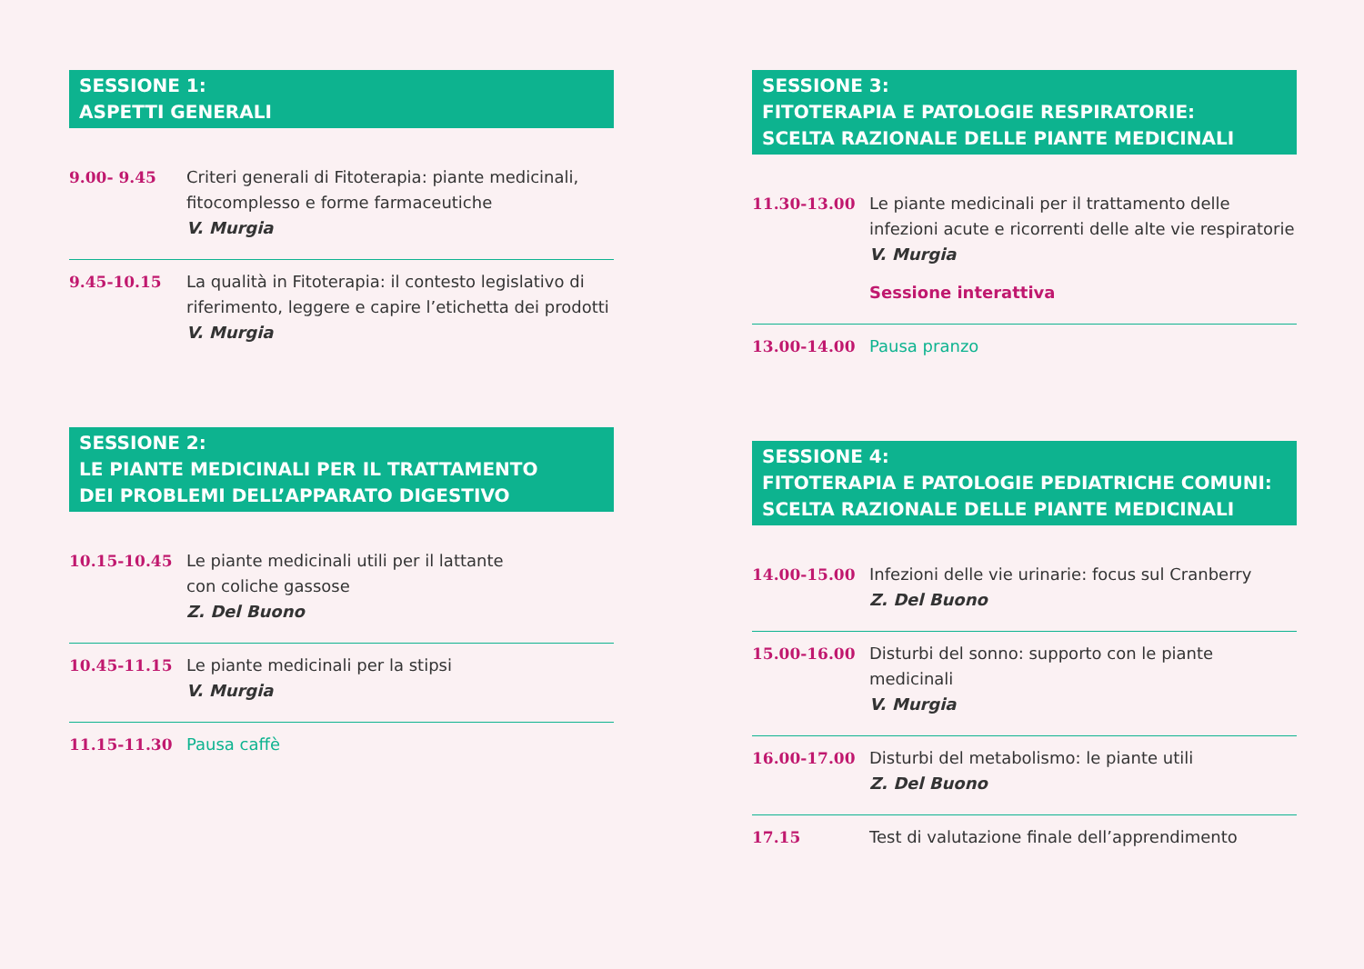SESSIONE 1:
ASPETTI GENERALI
9.00- 9.45 Criteri generali di Fitoterapia: piante medicinali, fitocomplesso e forme farmaceutiche
V. Murgia
9.45-10.15 La qualità in Fitoterapia: il contesto legislativo di riferimento, leggere e capire l’etichetta dei prodotti
V. Murgia
SESSIONE 2:
LE PIANTE MEDICINALI PER IL TRATTAMENTO
DEI PROBLEMI DELL’APPARATO DIGESTIVO
10.15-10.45 Le piante medicinali utili per il lattante
con coliche gassose
Z. Del Buono
10.45-11.15 Le piante medicinali per la stipsi
V. Murgia
11.15-11.30 Pausa caffè
SESSIONE 3:
FITOTERAPIA E PATOLOGIE RESPIRATORIE:
SCELTA RAZIONALE DELLE PIANTE MEDICINALI
11.30-13.00 Le piante medicinali per il trattamento delle infezioni acute e ricorrenti delle alte vie respiratorie
V. Murgia
Sessione interattiva
13.00-14.00 Pausa pranzo
SESSIONE 4:
FITOTERAPIA E PATOLOGIE PEDIATRICHE COMUNI:
SCELTA RAZIONALE DELLE PIANTE MEDICINALI
14.00-15.00 Infezioni delle vie urinarie: focus sul Cranberry
Z. Del Buono
15.00-16.00 Disturbi del sonno: supporto con le piante medicinali
V. Murgia
16.00-17.00 Disturbi del metabolismo: le piante utili
Z. Del Buono
17.15 Test di valutazione finale dell’apprendimento